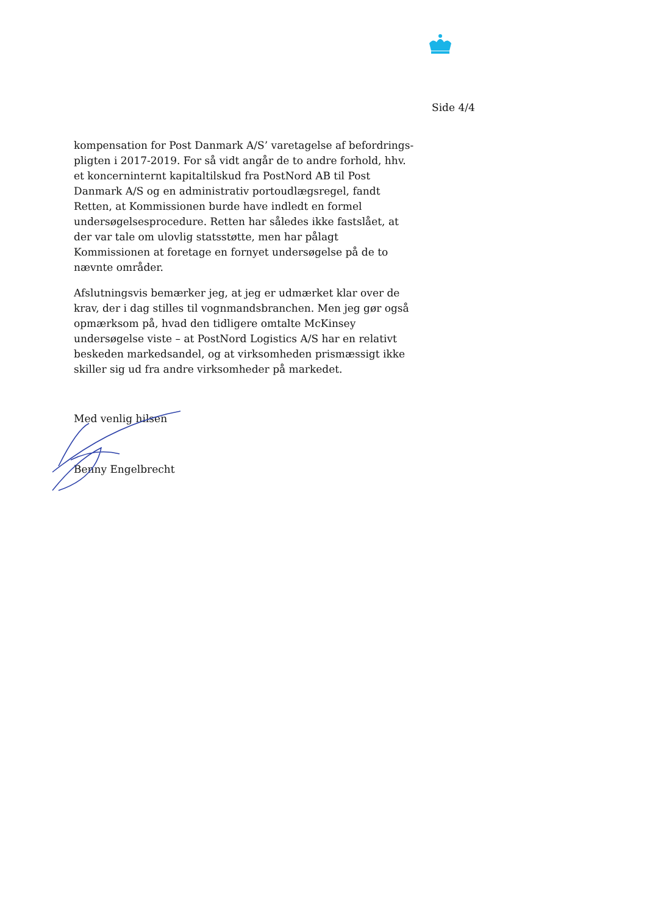Side 4/4
kompensation for Post Danmark A/S’ varetagelse af befordrings­pligten i 2017-2019. For så vidt angår de to andre forhold, hhv. et koncerninternt kapitaltilskud fra PostNord AB til Post Danmark A/S og en administrativ portoudlægsregel, fandt Retten, at Kom­missionen burde have indledt en formel undersøgelsesprocedure. Retten har således ikke fastslået, at der var tale om ulovlig stats­støtte, men har pålagt Kommissionen at foretage en fornyet under­søgelse på de to nævnte områder.
Afslutningsvis bemærker jeg, at jeg er udmærket klar over de krav, der i dag stilles til vognmandsbranchen. Men jeg gør også opmærk­som på, hvad den tidligere omtalte McKinsey undersøgelse viste – at PostNord Logistics A/S har en relativt beskeden markedsandel, og at virksomheden prismæssigt ikke skiller sig ud fra andre virk­somheder på markedet.
Med venlig hilsen
Benny Engelbrecht